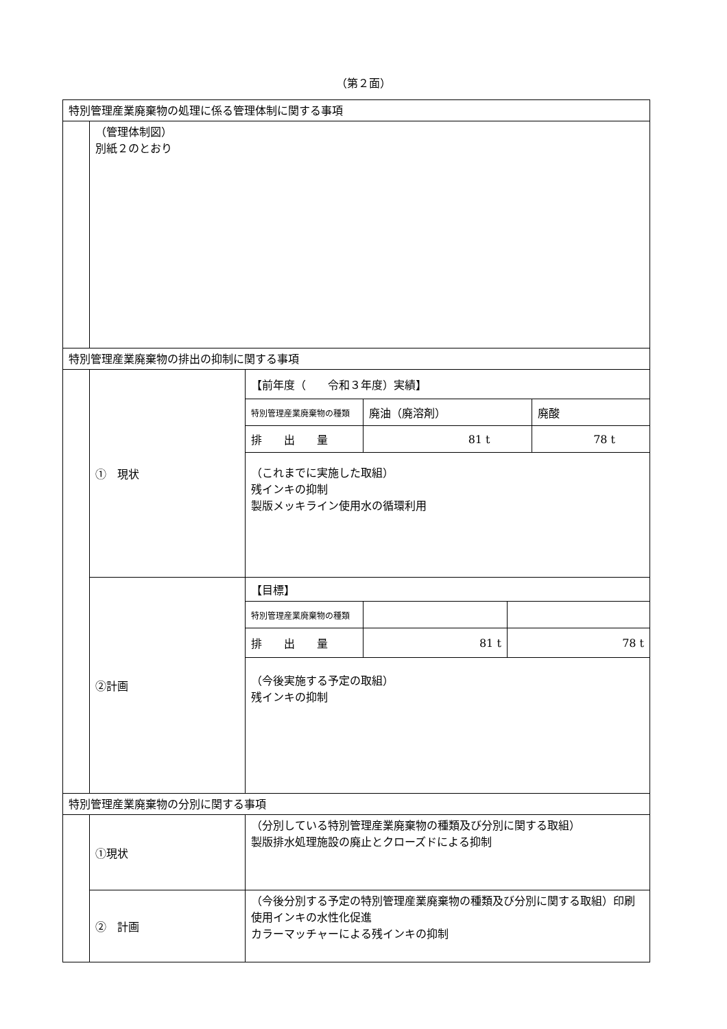（第２面）
| 特別管理産業廃棄物の処理に係る管理体制に関する事項 | | |
| | （管理体制図） 別紙２のとおり | |
| 特別管理産業廃棄物の排出の抑制に関する事項 | | |
| | ① 現状 | / 【前年度（ 令和３年度）実績】 / / / / 特別管理産業廃棄物の種類 / 廃油（廃溶剤） / 廃酸 / / 排 出 量 / 81 t / 78 t / / （これまでに実施した取組） 残インキの抑制 製版メッキライン使用水の循環利用 / / / |
| | ②計画 | / 【目標】 / / / / 特別管理産業廃棄物の種類 / / / / 排 出 量 / 81 t / 78 t / / （今後実施する予定の取組） 残インキの抑制 / / / |
| 特別管理産業廃棄物の分別に関する事項 | | |
| | ①現状 | （分別している特別管理産業廃棄物の種類及び分別に関する取組） 製版排水処理施設の廃止とクローズドによる抑制 |
| | ② 計画 | （今後分別する予定の特別管理産業廃棄物の種類及び分別に関する取組）印刷使用インキの水性化促進 カラーマッチャーによる残インキの抑制 |